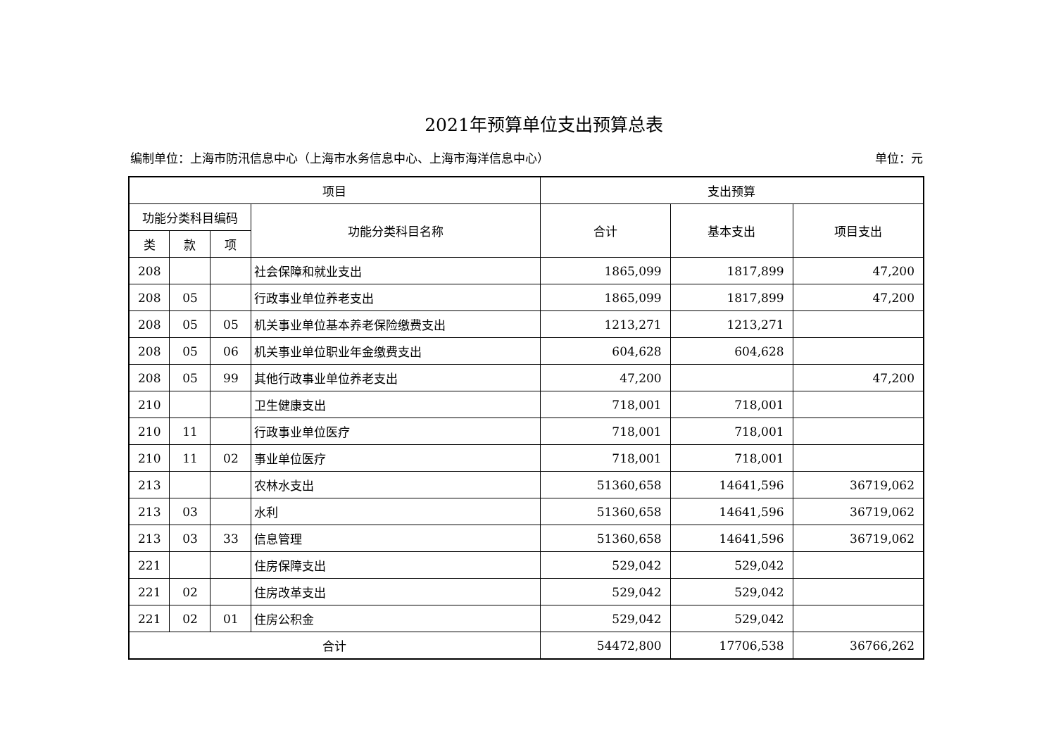2021年预算单位支出预算总表
编制单位：上海市防汛信息中心（上海市水务信息中心、上海市海洋信息中心） 单位：元
| 项目 | | | | 支出预算 | | |
| --- | --- | --- | --- | --- | --- | --- |
| 功能分类科目编码 | | | 功能分类科目名称 | 合计 | 基本支出 | 项目支出 |
| 类 | 款 | 项 | | | | |
| 208 | | | 社会保障和就业支出 | 1865,099 | 1817,899 | 47,200 |
| 208 | 05 | | 行政事业单位养老支出 | 1865,099 | 1817,899 | 47,200 |
| 208 | 05 | 05 | 机关事业单位基本养老保险缴费支出 | 1213,271 | 1213,271 | |
| 208 | 05 | 06 | 机关事业单位职业年金缴费支出 | 604,628 | 604,628 | |
| 208 | 05 | 99 | 其他行政事业单位养老支出 | 47,200 | | 47,200 |
| 210 | | | 卫生健康支出 | 718,001 | 718,001 | |
| 210 | 11 | | 行政事业单位医疗 | 718,001 | 718,001 | |
| 210 | 11 | 02 | 事业单位医疗 | 718,001 | 718,001 | |
| 213 | | | 农林水支出 | 51360,658 | 14641,596 | 36719,062 |
| 213 | 03 | | 水利 | 51360,658 | 14641,596 | 36719,062 |
| 213 | 03 | 33 | 信息管理 | 51360,658 | 14641,596 | 36719,062 |
| 221 | | | 住房保障支出 | 529,042 | 529,042 | |
| 221 | 02 | | 住房改革支出 | 529,042 | 529,042 | |
| 221 | 02 | 01 | 住房公积金 | 529,042 | 529,042 | |
| 合计 | | | | 54472,800 | 17706,538 | 36766,262 |